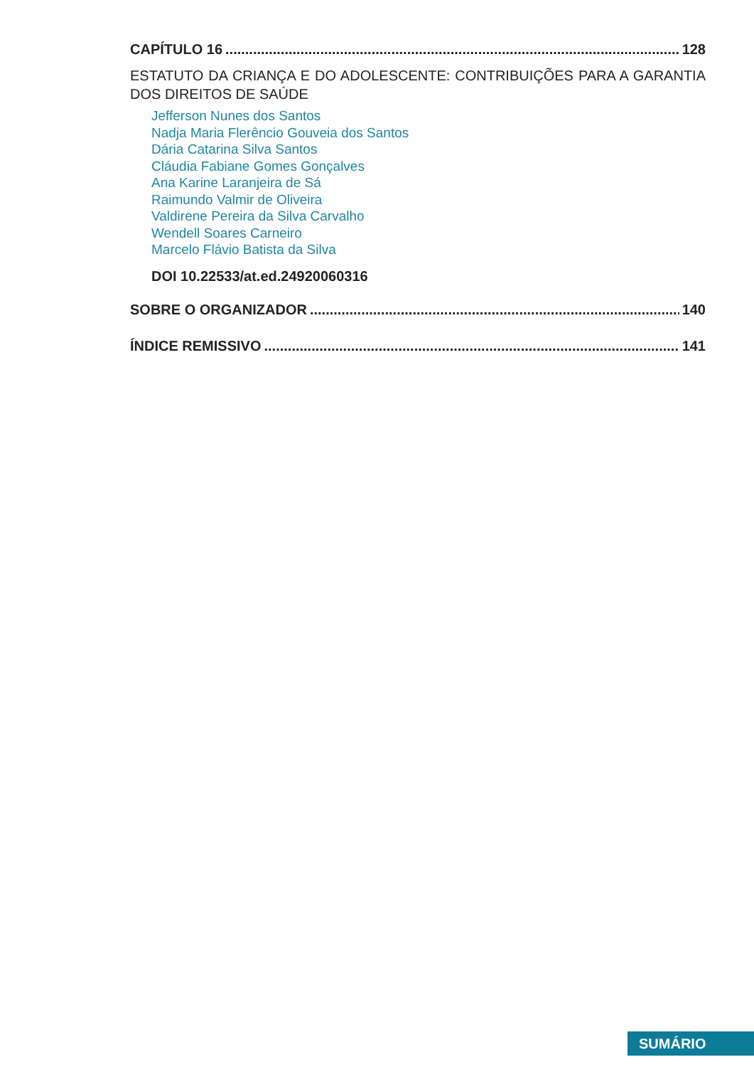CAPÍTULO 16 128
ESTATUTO DA CRIANÇA E DO ADOLESCENTE: CONTRIBUIÇÕES PARA A GARANTIA DOS DIREITOS DE SAÚDE
Jefferson Nunes dos Santos
Nadja Maria Flerêncio Gouveia dos Santos
Dária Catarina Silva Santos
Cláudia Fabiane Gomes Gonçalves
Ana Karine Laranjeira de Sá
Raimundo Valmir de Oliveira
Valdirene Pereira da Silva Carvalho
Wendell Soares Carneiro
Marcelo Flávio Batista da Silva
DOI 10.22533/at.ed.24920060316
SOBRE O ORGANIZADOR 140
ÍNDICE REMISSIVO 141
SUMÁRIO